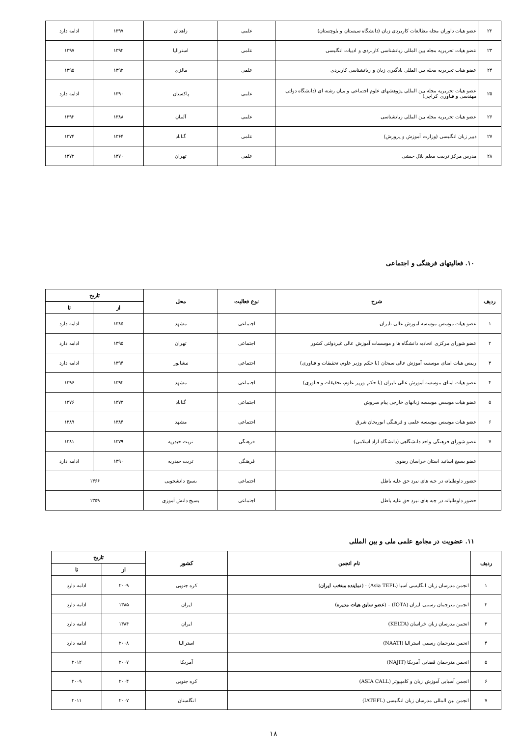| ۲۲ | عضو هیات داوران مجله مطالعات کاربردی زبان (دانشگاه سیستان و بلوچستان) | علمی | زاهدان | ۱۳۹۷ | ادامه دارد |
| ۲۳ | عضو هیات تحریریه مجله بین المللی زبانشناسی کاربردی و ادبیات انگلیسی | علمی | استرالیا | ۱۳۹۲ | ۱۳۹۷ |
| ۲۴ | عضو هیات تحریریه مجله بین المللی یادگیری زبان و زباتشناسی کاربردی | علمی | مالزی | ۱۳۹۲ | ۱۳۹۵ |
| ۲۵ | عضو هیات تحریریه مجله بین المللی پژوهشهای علوم اجتماعی و میان رشته ای (دانشگاه دولتی مهندسی و فناوری کراچی) | علمی | پاکستان | ۱۳۹۰ | ادامه دارد |
| ۲۶ | عضو هیات تحریریه مجله بین المللی زباتشناسی | علمی | آلمان | ۱۳۸۸ | ۱۳۹۲ |
| ۲۷ | دبیر زبان انگلیسی (وزارت آموزش و پرورش) | علمی | گناباد | ۱۳۶۴ | ۱۳۷۴ |
| ۲۸ | مدرس مرکز تربیت معلم بلال حبشی | علمی | تهران | ۱۳۷۰ | ۱۳۷۲ |
۱۰. فعالیتهای فرهنگی و اجتماعی
| ردیف | شرح | نوع فعالیت | محل | تاریخ | |
| --- | --- | --- | --- | --- | --- |
| | | | | از | تا |
| ۱ | عضو هیات موسس موسسه آموزش عالی تابران | اجتماعی | مشهد | ۱۳۸۵ | ادامه دارد |
| ۲ | عضو شورای مرکزی اتحادیه دانشگاه ها و موسسات آموزش عالی غیردولتی کشور | اجتماعی | تهران | ۱۳۹۵ | ادامه دارد |
| ۳ | رییس هیات امنای موسسه آموزش عالی سبحان (با حکم وزیر علوم، تحقیقات و فناوری) | اجتماعی | نیشابور | ۱۳۹۴ | ادامه دارد |
| ۴ | عضو هیات امنای موسسه آموزش عالی تابران (با حکم وزیر علوم، تحقیقات و فناوری) | اجتماعی | مشهد | ۱۳۹۲ | ۱۳۹۶ |
| ۵ | عضو هیات موسس موسسه زبانهای خارجی پیام سروش | اجتماعی | گناباد | ۱۳۷۳ | ۱۳۷۶ |
| ۶ | عضو هیات موسس موسسه علمی و فرهنگی ابوریحان شرق | اجتماعی | مشهد | ۱۳۸۴ | ۱۳۸۹ |
| ۷ | عضو شورای فرهنگی واحد دانشگاهی (دانشگاه آزاد اسلامی) | فرهنگی | تربت حیدریه | ۱۳۷۹ | ۱۳۸۱ |
| | عضو بسیج اساتید استان خراسان رضوی | فرهنگی | تربت حیدریه | ۱۳۹۰ | ادامه دارد |
| | حضور داوطلبانه در جبه های نبرد حق علیه باطل | اجتماعی | بسیج دانشجویی | ۱۳۶۶ | |
| | حضور داوطلبانه در جبه های نبرد حق علیه باطل | اجتماعی | بسیج دانش آموزی | ۱۳۵۹ | |
۱۱. عضویت در مجامع علمی ملی و بین المللی
| ردیف | نام انجمن | کشور | تاریخ | |
| --- | --- | --- | --- | --- |
| | | | از | تا |
| ۱ | انجمن مدرسان زبان انگلیسی آسیا (Asia TEFL) - ( نماینده منتخب ایران ) | کره جنوبی | ۲۰۰۹ | ادامه دارد |
| ۲ | انجمن مترجمان رسمی ایران (IOTA) – ( عضو سابق هیات مدیره ) | ایران | ۱۳۸۵ | ادامه دارد |
| ۳ | انجمن مدرسان زبان خراسان (KELTA) | ایران | ۱۳۸۴ | ادامه دارد |
| ۴ | انجمن مترجمان رسمی استرالیا (NAATI) | استرالیا | ۲۰۰۸ | ادامه دارد |
| ۵ | انجمن مترجمان قضایی آمریکا (NAJIT) | آمریکا | ۲۰۰۷ | ۲۰۱۲ |
| ۶ | انجمن آسیایی آموزش زبان و کامپیوتر (ASIA CALL) | کره جنوبی | ۲۰۰۴ | ۲۰۰۹ |
| ۷ | انجمن بین المللی مدرسان زبان انگلیسی (IATEFL) | انگلستان | ۲۰۰۷ | ۲۰۱۱ |
۱۸